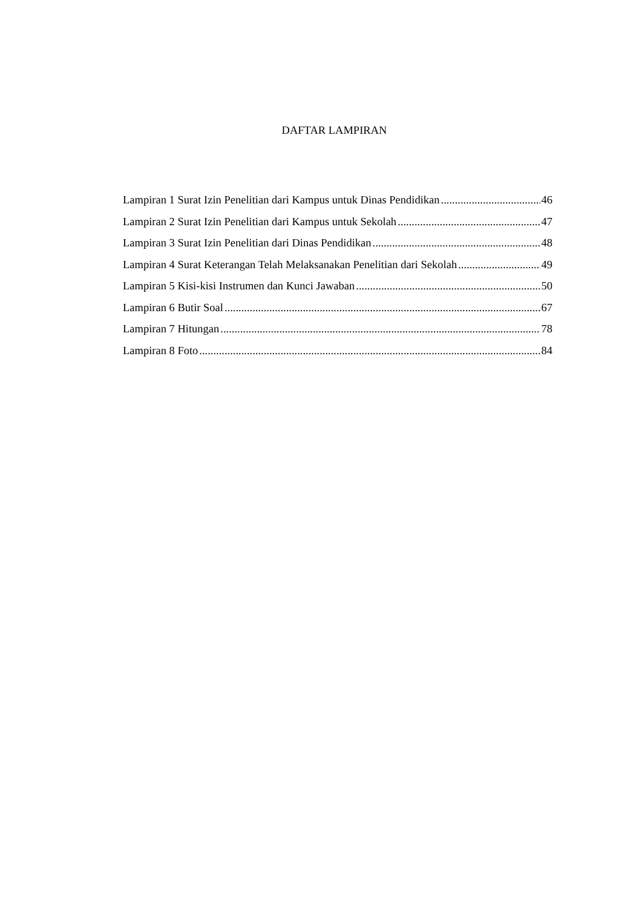DAFTAR LAMPIRAN
Lampiran 1 Surat Izin Penelitian dari Kampus untuk Dinas Pendidikan 46
Lampiran 2 Surat Izin Penelitian dari Kampus untuk Sekolah 47
Lampiran 3 Surat Izin Penelitian dari Dinas Pendidikan 48
Lampiran 4 Surat Keterangan Telah Melaksanakan Penelitian dari Sekolah 49
Lampiran 5 Kisi-kisi Instrumen dan Kunci Jawaban 50
Lampiran 6 Butir Soal 67
Lampiran 7 Hitungan 78
Lampiran 8 Foto 84